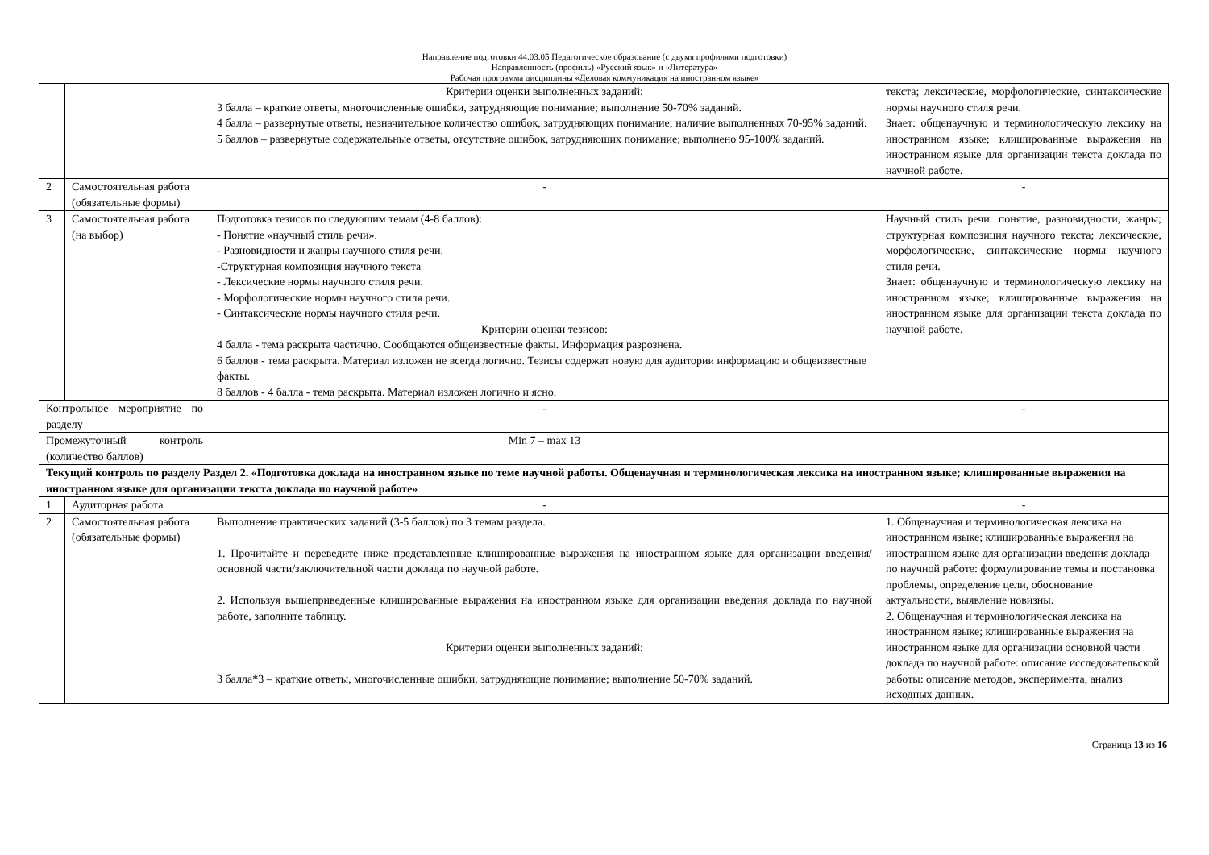Направление подготовки 44.03.05 Педагогическое образование (с двумя профилями подготовки)
Направленность (профиль) «Русский язык» и «Литература»
Рабочая программа дисциплины «Деловая коммуникация на иностранном языке»
| | | Критерии оценки выполненных заданий: 3 балла – краткие ответы, многочисленные ошибки, затрудняющие понимание; выполнение 50-70% заданий. 4 балла – развернутые ответы, незначительное количество ошибок, затрудняющих понимание; наличие выполненных 70-95% заданий. 5 баллов – развернутые содержательные ответы, отсутствие ошибок, затрудняющих понимание; выполнено 95-100% заданий. | текста; лексические, морфологические, синтаксические нормы научного стиля речи. Знает: общенаучную и терминологическую лексику на иностранном языке; клишированные выражения на иностранном языке для организации текста доклада по научной работе. |
| 2 | Самостоятельная работа (обязательные формы) | - | - |
| 3 | Самостоятельная работа (на выбор) | Подготовка тезисов по следующим темам (4-8 баллов): - Понятие «научный стиль речи». - Разновидности и жанры научного стиля речи. -Структурная композиция научного текста - Лексические нормы научного стиля речи. - Морфологические нормы научного стиля речи. - Синтаксические нормы научного стиля речи. Критерии оценки тезисов: 4 балла - тема раскрыта частично. Сообщаются общеизвестные факты. Информация разрознена. 6 баллов - тема раскрыта. Материал изложен не всегда логично. Тезисы содержат новую для аудитории информацию и общеизвестные факты. 8 баллов - 4 балла - тема раскрыта. Материал изложен логично и ясно. | Научный стиль речи: понятие, разновидности, жанры; структурная композиция научного текста; лексические, морфологические, синтаксические нормы научного стиля речи. Знает: общенаучную и терминологическую лексику на иностранном языке; клишированные выражения на иностранном языке для организации текста доклада по научной работе. |
| Контрольное мероприятие по разделу | | - | - |
| Промежуточный контроль (количество баллов) | | Min 7 – max 13 | |
| Текущий контроль по разделу Раздел 2. «Подготовка доклада на иностранном языке по теме научной работы. Общенаучная и терминологическая лексика на иностранном языке; клишированные выражения на иностранном языке для организации текста доклада по научной работе» | | | |
| 1 | Аудиторная работа | - | - |
| 2 | Самостоятельная работа (обязательные формы) | Выполнение практических заданий (3-5 баллов) по 3 темам раздела. 1. Прочитайте и переведите ниже представленные клишированные выражения на иностранном языке для организации введения/ основной части/заключительной части доклада по научной работе. 2. Используя вышеприведенные клишированные выражения на иностранном языке для организации введения доклада по научной работе, заполните таблицу. Критерии оценки выполненных заданий: 3 балла*3 – краткие ответы, многочисленные ошибки, затрудняющие понимание; выполнение 50-70% заданий. | 1. Общенаучная и терминологическая лексика на иностранном языке; клишированные выражения на иностранном языке для организации введения доклада по научной работе: формулирование темы и постановка проблемы, определение цели, обоснование актуальности, выявление новизны. 2. Общенаучная и терминологическая лексика на иностранном языке; клишированные выражения на иностранном языке для организации основной части доклада по научной работе: описание исследовательской работы: описание методов, эксперимента, анализ исходных данных. |
Страница 13 из 16